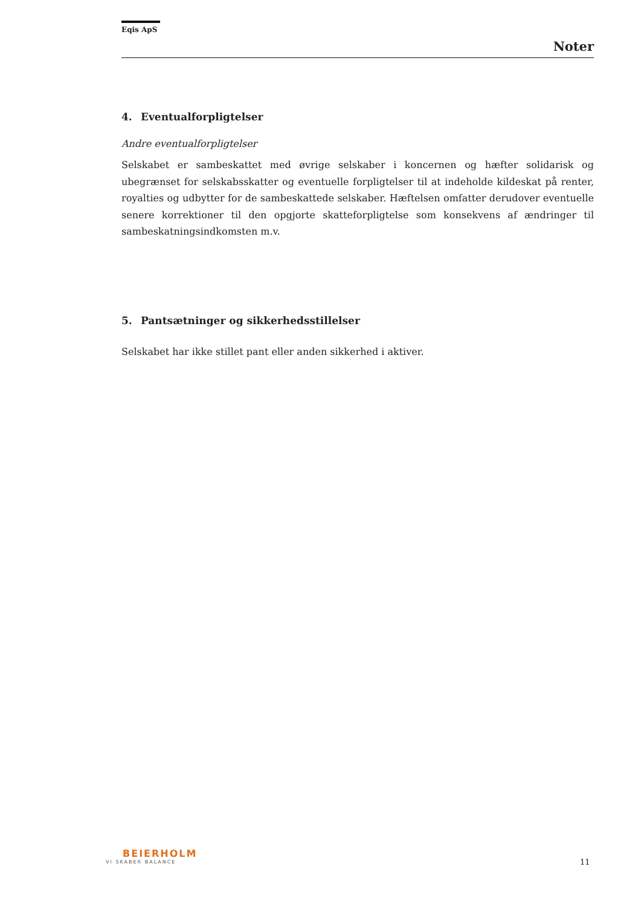Eqis ApS
Noter
4. Eventualforpligtelser
Andre eventualforpligtelser
Selskabet er sambeskattet med øvrige selskaber i koncernen og hæfter solidarisk og ubegrænset for selskabsskatter og eventuelle forpligtelser til at indeholde kildeskat på renter, royalties og udbytter for de sambeskattede selskaber. Hæftelsen omfatter derudover eventuelle senere korrektioner til den opgjorte skatteforpligtelse som konsekvens af ændringer til sambeskatningsindkomsten m.v.
5. Pantsætninger og sikkerhedsstillelser
Selskabet har ikke stillet pant eller anden sikkerhed i aktiver.
BEIERHOLM
VI SKABER BALANCE
11